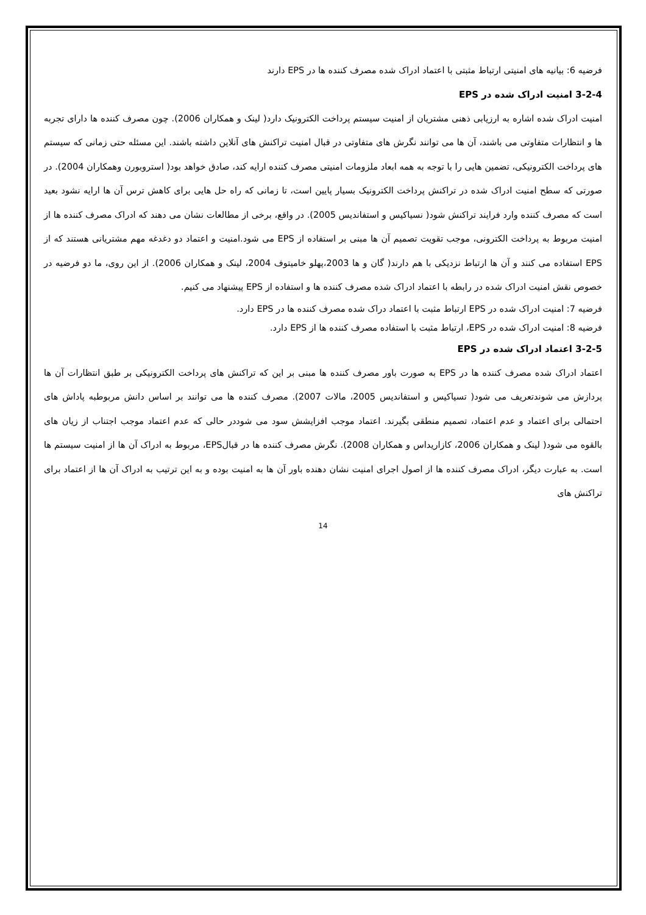فرضیه 6: بیانیه های امنیتی ارتباط مثبتی با اعتماد ادراک شده مصرف کننده ها در EPS دارند
3-2-4 امنیت ادراک شده در EPS
امنیت ادراک شده اشاره به ارزیابی ذهنی مشتریان از امنیت سیستم پرداخت الکترونیک دارد( لینک و همکاران 2006). چون مصرف کننده ها دارای تجربه ها و انتظارات متفاوتی می باشند، آن ها می توانند نگرش های متفاوتی در قبال امنیت تراکنش های آنلاین داشته باشند. این مسئله حتی زمانی که سیستم های پرداخت الکترونیکی، تضمین هایی را با توجه به همه ابعاد ملزومات امنیتی مصرف کننده ارایه کند، صادق خواهد بود( استروبورن وهمکاران 2004). در صورتی که سطح امنیت ادراک شده در تراکنش پرداخت الکترونیک بسیار پایین است، تا زمانی که راه حل هایی برای کاهش ترس آن ها ارایه نشود بعید است که مصرف کننده وارد فرایند تراکنش شود( نسیاکیس و استفاندیس 2005). در واقع، برخی از مطالعات نشان می دهند که ادراک مصرف کننده ها از امنیت مربوط به پرداخت الکترونی، موجب تقویت تصمیم آن ها مبنی بر استفاده از EPS می شود.امنیت و اعتماد دو دغدغه مهم مشتریانی هستند که از EPS استفاده می کنند و آن ها ارتباط نزدیکی با هم دارند( گان و ها 2003،پهلو خامیتوف 2004، لینک و همکاران 2006). از این روی، ما دو فرضیه در خصوص نقش امنیت ادراک شده در رابطه با اعتماد ادراک شده مصرف کننده ها و استفاده از EPS پیشنهاد می کنیم.
فرضیه 7: امنیت ادراک شده در EPS ارتباط مثبت با اعتماد دراک شده مصرف کننده ها در EPS دارد.
فرضیه 8: امنیت ادراک شده در EPS، ارتباط مثبت با استفاده مصرف کننده ها از EPS دارد.
3-2-5 اعتماد ادراک شده در EPS
اعتماد ادراک شده مصرف کننده ها در EPS به صورت باور مصرف کننده ها مبنی بر این که تراکنش های پرداخت الکترونیکی بر طبق انتظارات آن ها پردازش می شوندتعریف می شود( تسیاکیس و استفاندیس 2005، مالات 2007). مصرف کننده ها می توانند بر اساس دانش مربوطبه پاداش های احتمالی برای اعتماد و عدم اعتماد، تصمیم منطقی بگیرند. اعتماد موجب افزایشش سود می شوددر حالی که عدم اعتماد موجب اجتناب از زیان های بالقوه می شود( لینک و همکاران 2006، کازاریداس و همکاران 2008). نگرش مصرف کننده ها در قبالEPS، مربوط به ادراک آن ها از امنیت سیستم ها است. به عبارت دیگر، ادراک مصرف کننده ها از اصول اجرای امنیت نشان دهنده باور آن ها به امنیت بوده و به این ترتیب به ادراک آن ها از اعتماد برای تراکنش های
14